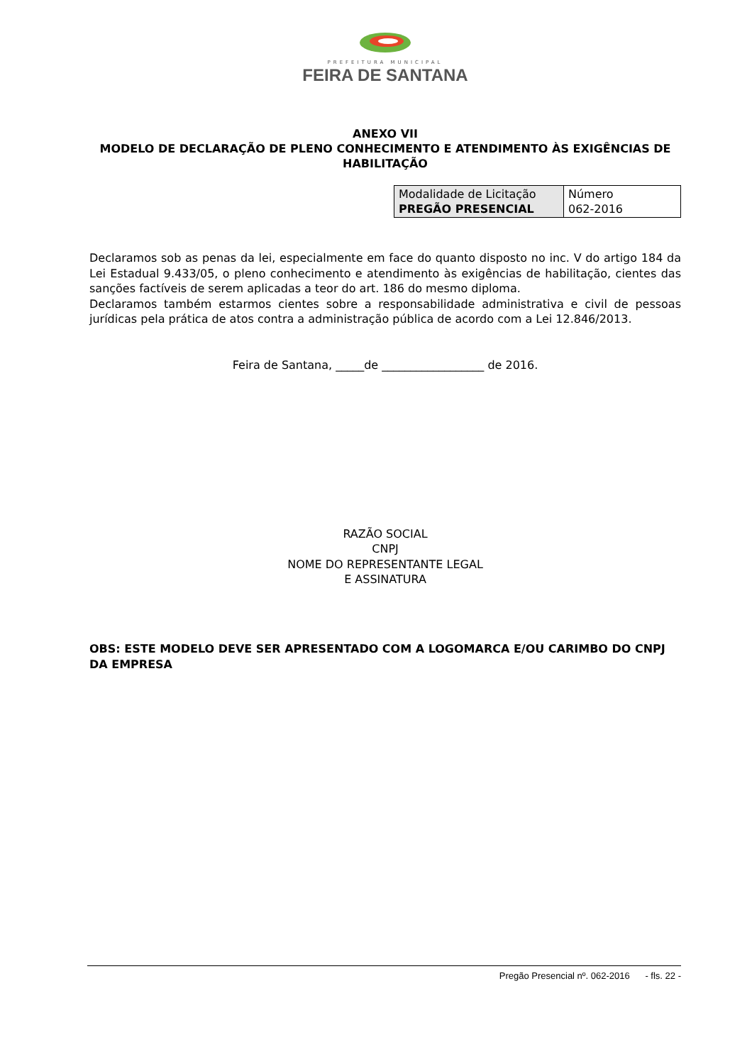PREFEITURA MUNICIPAL
FEIRA DE SANTANA
ANEXO VII
MODELO DE DECLARAÇÃO DE PLENO CONHECIMENTO E ATENDIMENTO ÀS EXIGÊNCIAS DE HABILITAÇÃO
| Modalidade de Licitação PREGÃO PRESENCIAL | Número 062-2016 |
Declaramos sob as penas da lei, especialmente em face do quanto disposto no inc. V do artigo 184 da Lei Estadual 9.433/05, o pleno conhecimento e atendimento às exigências de habilitação, cientes das sanções factíveis de serem aplicadas a teor do art. 186 do mesmo diploma.
Declaramos também estarmos cientes sobre a responsabilidade administrativa e civil de pessoas jurídicas pela prática de atos contra a administração pública de acordo com a Lei 12.846/2013.
Feira de Santana, _____de __________________ de 2016.
RAZÃO SOCIAL
CNPJ
NOME DO REPRESENTANTE LEGAL
E ASSINATURA
OBS: ESTE MODELO DEVE SER APRESENTADO COM A LOGOMARCA E/OU CARIMBO DO CNPJ DA EMPRESA
Pregão Presencial nº. 062-2016 - fls. 22 -